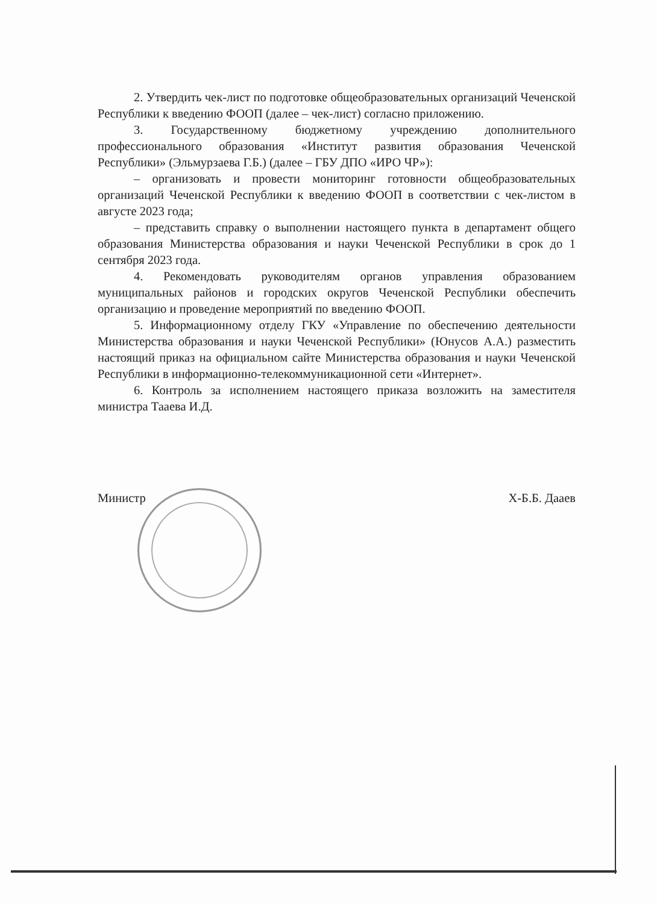2. Утвердить чек-лист по подготовке общеобразовательных организаций Чеченской Республики к введению ФООП (далее – чек-лист) согласно приложению.
3. Государственному бюджетному учреждению дополнительного профессионального образования «Институт развития образования Чеченской Республики» (Эльмурзаева Г.Б.) (далее – ГБУ ДПО «ИРО ЧР»):
– организовать и провести мониторинг готовности общеобразовательных организаций Чеченской Республики к введению ФООП в соответствии с чек-листом в августе 2023 года;
– представить справку о выполнении настоящего пункта в департамент общего образования Министерства образования и науки Чеченской Республики в срок до 1 сентября 2023 года.
4. Рекомендовать руководителям органов управления образованием муниципальных районов и городских округов Чеченской Республики обеспечить организацию и проведение мероприятий по введению ФООП.
5. Информационному отделу ГКУ «Управление по обеспечению деятельности Министерства образования и науки Чеченской Республики» (Юнусов А.А.) разместить настоящий приказ на официальном сайте Министерства образования и науки Чеченской Республики в информационно-телекоммуникационной сети «Интернет».
6. Контроль за исполнением настоящего приказа возложить на заместителя министра Тааева И.Д.
Министр Х-Б.Б. Дааев